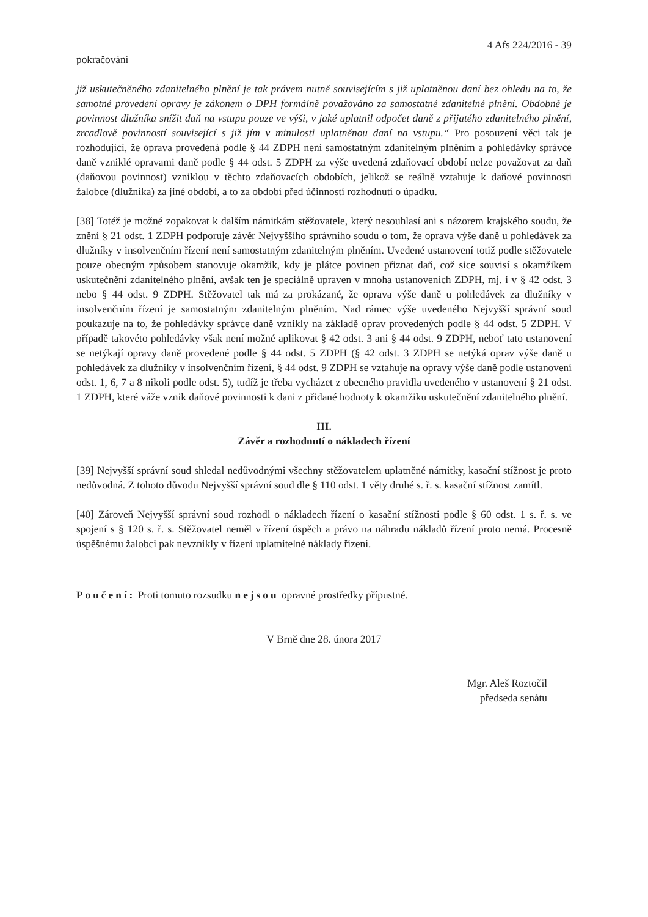4 Afs 224/2016 - 39
pokračování
již uskutečněného zdanitelného plnění je tak právem nutně souvisejícím s již uplatněnou daní bez ohledu na to, že samotné provedení opravy je zákonem o DPH formálně považováno za samostatné zdanitelné plnění. Obdobně je povinnost dlužníka snížit daň na vstupu pouze ve výši, v jaké uplatnil odpočet daně z přijatého zdanitelného plnění, zrcadlově povinností související s již jím v minulosti uplatněnou daní na vstupu.“ Pro posouzení věci tak je rozhodující, že oprava provedená podle § 44 ZDPH není samostatným zdanitelným plněním a pohledávky správce daně vzniklé opravami daně podle § 44 odst. 5 ZDPH za výše uvedená zdaňovací období nelze považovat za daň (daňovou povinnost) vzniklou v těchto zdaňovacích obdobích, jelikož se reálně vztahuje k daňové povinnosti žalobce (dlužníka) za jiné období, a to za období před účinností rozhodnutí o úpadku.
[38] Totéž je možné zopakovat k dalším námitkám stěžovatele, který nesouhlasí ani s názorem krajského soudu, že znění § 21 odst. 1 ZDPH podporuje závěr Nejvyššího správního soudu o tom, že oprava výše daně u pohledávek za dlužníky v insolvenčním řízení není samostatným zdanitelným plněním. Uvedené ustanovení totiž podle stěžovatele pouze obecným způsobem stanovuje okamžik, kdy je plátce povinen přiznat daň, což sice souvisí s okamžikem uskutečnění zdanitelného plnění, avšak ten je speciálně upraven v mnoha ustanoveních ZDPH, mj. i v § 42 odst. 3 nebo § 44 odst. 9 ZDPH. Stěžovatel tak má za prokázané, že oprava výše daně u pohledávek za dlužníky v insolvenčním řízení je samostatným zdanitelným plněním. Nad rámec výše uvedeného Nejvyšší správní soud poukazuje na to, že pohledávky správce daně vznikly na základě oprav provedených podle § 44 odst. 5 ZDPH. V případě takovéto pohledávky však není možné aplikovat § 42 odst. 3 ani § 44 odst. 9 ZDPH, neboť tato ustanovení se netýkají opravy daně provedené podle § 44 odst. 5 ZDPH (§ 42 odst. 3 ZDPH se netýká oprav výše daně u pohledávek za dlužníky v insolvenčním řízení, § 44 odst. 9 ZDPH se vztahuje na opravy výše daně podle ustanovení odst. 1, 6, 7 a 8 nikoli podle odst. 5), tudíž je třeba vycházet z obecného pravidla uvedeného v ustanovení § 21 odst. 1 ZDPH, které váže vznik daňové povinnosti k dani z přidané hodnoty k okamžiku uskutečnění zdanitelného plnění.
III.
Závěr a rozhodnutí o nákladech řízení
[39] Nejvyšší správní soud shledal nedůvodnými všechny stěžovatelem uplatněné námitky, kasační stížnost je proto nedůvodná. Z tohoto důvodu Nejvyšší správní soud dle § 110 odst. 1 věty druhé s. ř. s. kasační stížnost zamítl.
[40] Zároveň Nejvyšší správní soud rozhodl o nákladech řízení o kasační stížnosti podle § 60 odst. 1 s. ř. s. ve spojení s § 120 s. ř. s. Stěžovatel neměl v řízení úspěch a právo na náhradu nákladů řízení proto nemá. Procesně úspěšnému žalobci pak nevznikly v řízení uplatnitelné náklady řízení.
Poučení: Proti tomuto rozsudku nejsou opravné prostředky přípustné.
V Brně dne 28. února 2017
Mgr. Aleš Roztočil
předseda senátu